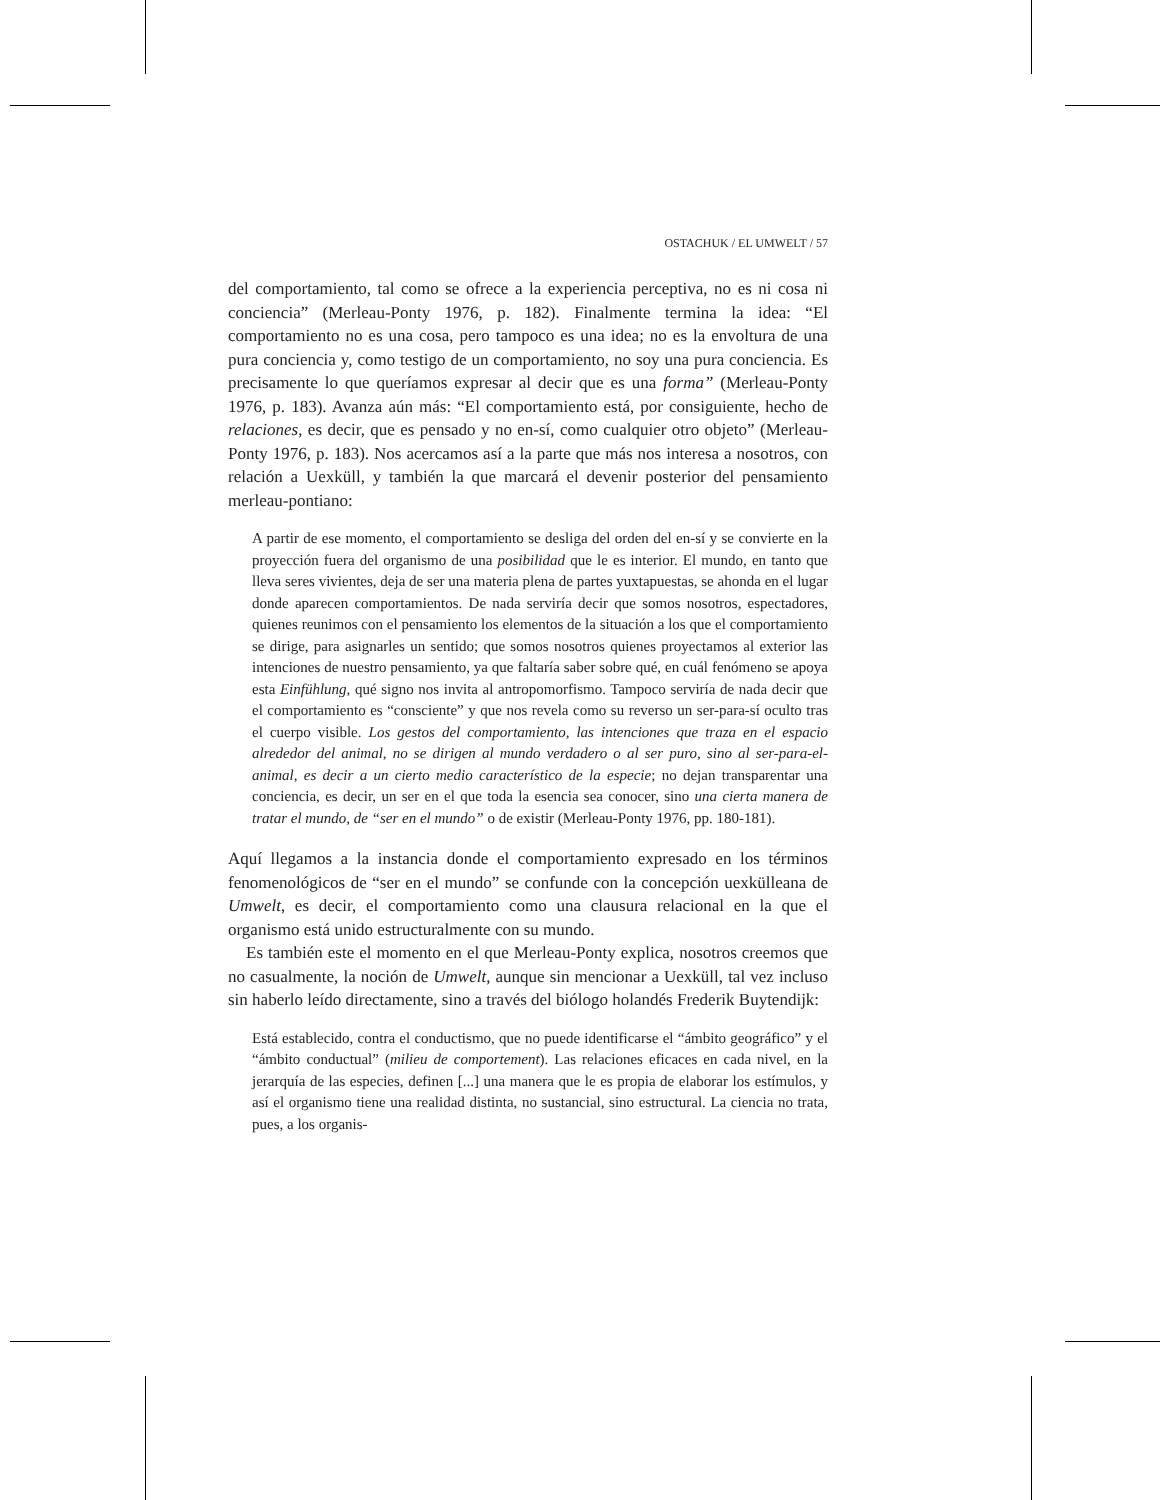OSTACHUK / EL UMWELT / 57
del comportamiento, tal como se ofrece a la experiencia perceptiva, no es ni cosa ni conciencia” (Merleau-Ponty 1976, p. 182). Finalmente termina la idea: “El comportamiento no es una cosa, pero tampoco es una idea; no es la envoltura de una pura conciencia y, como testigo de un comportamiento, no soy una pura conciencia. Es precisamente lo que queríamos expresar al decir que es una forma” (Merleau-Ponty 1976, p. 183). Avanza aún más: “El comportamiento está, por consiguiente, hecho de relaciones, es decir, que es pensado y no en-sí, como cualquier otro objeto” (Merleau-Ponty 1976, p. 183). Nos acercamos así a la parte que más nos interesa a nosotros, con relación a Uexküll, y también la que marcará el devenir posterior del pensamiento merleau-pontiano:
A partir de ese momento, el comportamiento se desliga del orden del en-sí y se convierte en la proyección fuera del organismo de una posibilidad que le es interior. El mundo, en tanto que lleva seres vivientes, deja de ser una materia plena de partes yuxtapuestas, se ahonda en el lugar donde aparecen comportamientos. De nada serviría decir que somos nosotros, espectadores, quienes reunimos con el pensamiento los elementos de la situación a los que el comportamiento se dirige, para asignarles un sentido; que somos nosotros quienes proyectamos al exterior las intenciones de nuestro pensamiento, ya que faltaría saber sobre qué, en cuál fenómeno se apoya esta Einfühlung, qué signo nos invita al antropomorfismo. Tampoco serviría de nada decir que el comportamiento es “consciente” y que nos revela como su reverso un ser-para-sí oculto tras el cuerpo visible. Los gestos del comportamiento, las intenciones que traza en el espacio alrededor del animal, no se dirigen al mundo verdadero o al ser puro, sino al ser-para-el-animal, es decir a un cierto medio característico de la especie; no dejan transparentar una conciencia, es decir, un ser en el que toda la esencia sea conocer, sino una cierta manera de tratar el mundo, de “ser en el mundo” o de existir (Merleau-Ponty 1976, pp. 180-181).
Aquí llegamos a la instancia donde el comportamiento expresado en los términos fenomenológicos de “ser en el mundo” se confunde con la concepción uexkülleana de Umwelt, es decir, el comportamiento como una clausura relacional en la que el organismo está unido estructuralmente con su mundo.
Es también este el momento en el que Merleau-Ponty explica, nosotros creemos que no casualmente, la noción de Umwelt, aunque sin mencionar a Uexküll, tal vez incluso sin haberlo leído directamente, sino a través del biólogo holandés Frederik Buytendijk:
Está establecido, contra el conductismo, que no puede identificarse el “ámbito geográfico” y el “ámbito conductual” (milieu de comportement). Las relaciones eficaces en cada nivel, en la jerarquía de las especies, definen [...] una manera que le es propia de elaborar los estímulos, y así el organismo tiene una realidad distinta, no sustancial, sino estructural. La ciencia no trata, pues, a los organis-